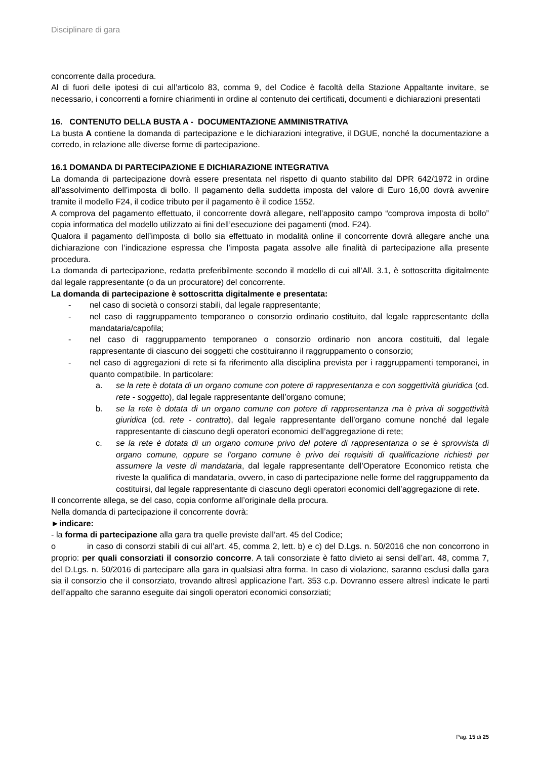Disciplinare di gara
concorrente dalla procedura.
Al di fuori delle ipotesi di cui all’articolo 83, comma 9, del Codice è facoltà della Stazione Appaltante invitare, se necessario, i concorrenti a fornire chiarimenti in ordine al contenuto dei certificati, documenti e dichiarazioni presentati
16. CONTENUTO DELLA BUSTA A - DOCUMENTAZIONE AMMINISTRATIVA
La busta A contiene la domanda di partecipazione e le dichiarazioni integrative, il DGUE, nonché la documentazione a corredo, in relazione alle diverse forme di partecipazione.
16.1 DOMANDA DI PARTECIPAZIONE E DICHIARAZIONE INTEGRATIVA
La domanda di partecipazione dovrà essere presentata nel rispetto di quanto stabilito dal DPR 642/1972 in ordine all’assolvimento dell’imposta di bollo. Il pagamento della suddetta imposta del valore di Euro 16,00 dovrà avvenire tramite il modello F24, il codice tributo per il pagamento è il codice 1552.
A comprova del pagamento effettuato, il concorrente dovrà allegare, nell’apposito campo “comprova imposta di bollo” copia informatica del modello utilizzato ai fini dell’esecuzione dei pagamenti (mod. F24).
Qualora il pagamento dell’imposta di bollo sia effettuato in modalità online il concorrente dovrà allegare anche una dichiarazione con l’indicazione espressa che l’imposta pagata assolve alle finalità di partecipazione alla presente procedura.
La domanda di partecipazione, redatta preferibilmente secondo il modello di cui all’All. 3.1, è sottoscritta digitalmente dal legale rappresentante (o da un procuratore) del concorrente.
La domanda di partecipazione è sottoscritta digitalmente e presentata:
- nel caso di società o consorzi stabili, dal legale rappresentante;
- nel caso di raggruppamento temporaneo o consorzio ordinario costituito, dal legale rappresentante della mandataria/capofila;
- nel caso di raggruppamento temporaneo o consorzio ordinario non ancora costituiti, dal legale rappresentante di ciascuno dei soggetti che costituiranno il raggruppamento o consorzio;
- nel caso di aggregazioni di rete si fa riferimento alla disciplina prevista per i raggruppamenti temporanei, in quanto compatibile. In particolare:
a. se la rete è dotata di un organo comune con potere di rappresentanza e con soggettività giuridica (cd. rete - soggetto), dal legale rappresentante dell’organo comune;
b. se la rete è dotata di un organo comune con potere di rappresentanza ma è priva di soggettività giuridica (cd. rete - contratto), dal legale rappresentante dell’organo comune nonché dal legale rappresentante di ciascuno degli operatori economici dell’aggregazione di rete;
c. se la rete è dotata di un organo comune privo del potere di rappresentanza o se è sprovvista di organo comune, oppure se l’organo comune è privo dei requisiti di qualificazione richiesti per assumere la veste di mandataria, dal legale rappresentante dell’Operatore Economico retista che riveste la qualifica di mandataria, ovvero, in caso di partecipazione nelle forme del raggruppamento da costituirsi, dal legale rappresentante di ciascuno degli operatori economici dell’aggregazione di rete.
Il concorrente allega, se del caso, copia conforme all’originale della procura.
Nella domanda di partecipazione il concorrente dovrà:
►indicare:
- la forma di partecipazione alla gara tra quelle previste dall’art. 45 del Codice;
o in caso di consorzi stabili di cui all’art. 45, comma 2, lett. b) e c) del D.Lgs. n. 50/2016 che non concorrono in proprio: per quali consorziati il consorzio concorre. A tali consorziate è fatto divieto ai sensi dell’art. 48, comma 7, del D.Lgs. n. 50/2016 di partecipare alla gara in qualsiasi altra forma. In caso di violazione, saranno esclusi dalla gara sia il consorzio che il consorziato, trovando altresì applicazione l’art. 353 c.p. Dovranno essere altresì indicate le parti dell’appalto che saranno eseguite dai singoli operatori economici consorziati;
Pag. 15 di 25